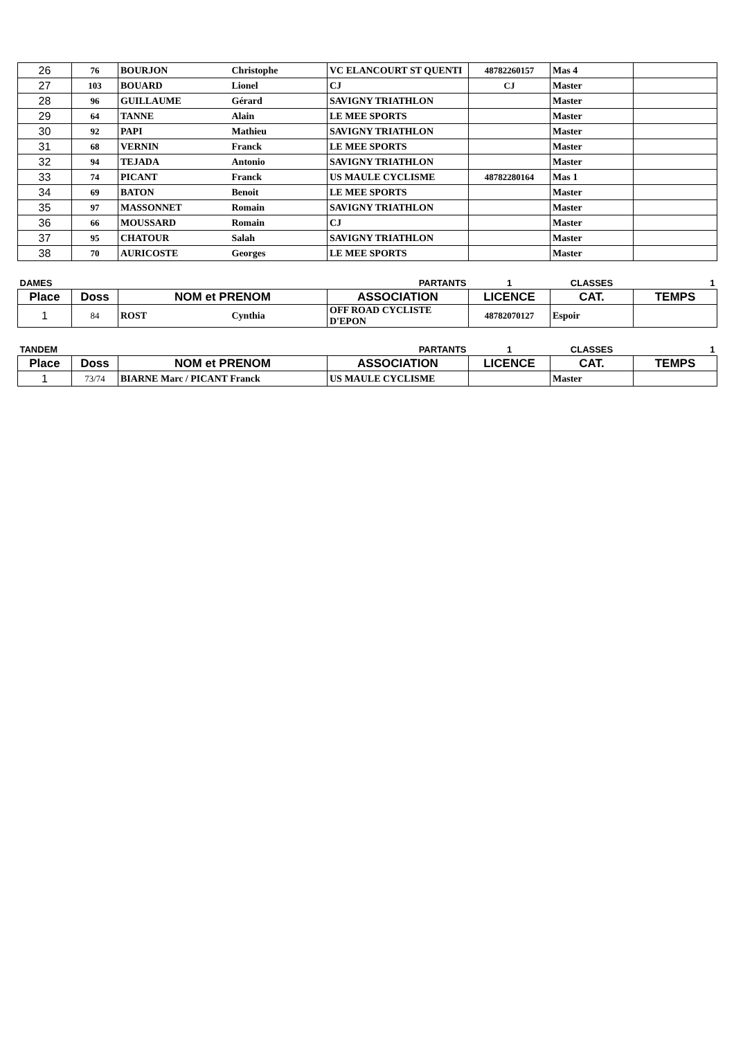| 26 | 76 | BOURJON | Christophe | VC ELANCOURT ST QUENTI | 48782260157 | Mas 4 | |
| 27 | 103 | BOUARD | Lionel | CJ | CJ | Master | |
| 28 | 96 | GUILLAUME | Gérard | SAVIGNY TRIATHLON | | Master | |
| 29 | 64 | TANNE | Alain | LE MEE SPORTS | | Master | |
| 30 | 92 | PAPI | Mathieu | SAVIGNY TRIATHLON | | Master | |
| 31 | 68 | VERNIN | Franck | LE MEE SPORTS | | Master | |
| 32 | 94 | TEJADA | Antonio | SAVIGNY TRIATHLON | | Master | |
| 33 | 74 | PICANT | Franck | US MAULE CYCLISME | 48782280164 | Mas 1 | |
| 34 | 69 | BATON | Benoit | LE MEE SPORTS | | Master | |
| 35 | 97 | MASSONNET | Romain | SAVIGNY TRIATHLON | | Master | |
| 36 | 66 | MOUSSARD | Romain | CJ | | Master | |
| 37 | 95 | CHATOUR | Salah | SAVIGNY TRIATHLON | | Master | |
| 38 | 70 | AURICOSTE | Georges | LE MEE SPORTS | | Master | |
| DAMES | | | | PARTANTS | 1 | CLASSES | 1 |
| Place | Doss | NOM et PRENOM | | ASSOCIATION | LICENCE | CAT. | TEMPS |
| 1 | 84 | ROST | Cynthia | OFF ROAD CYCLISTE D'EPON | 48782070127 | Espoir | |
| TANDEM | | | | PARTANTS | 1 | CLASSES | 1 |
| Place | Doss | NOM et PRENOM | | ASSOCIATION | LICENCE | CAT. | TEMPS |
| 1 | 73/74 | BIARNE Marc / PICANT Franck | | US MAULE CYCLISME | | Master | |